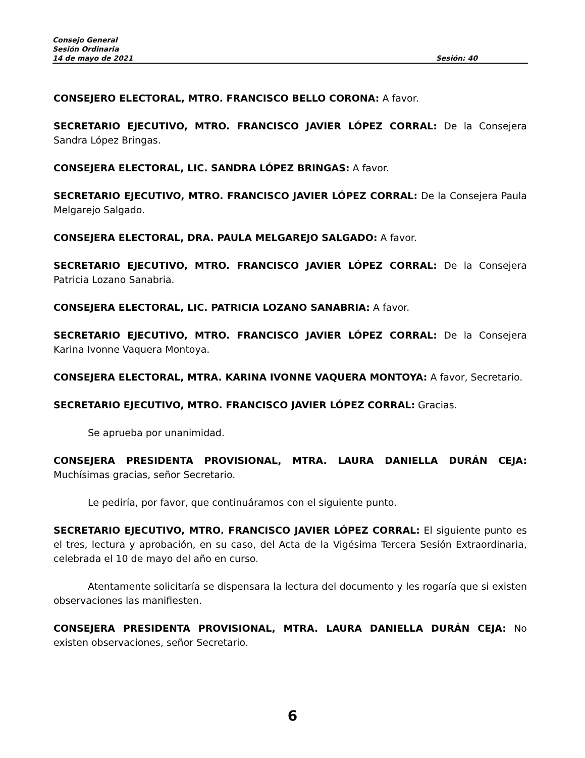Consejo General
Sesión Ordinaria
14 de mayo de 2021 Sesión: 40
CONSEJERO ELECTORAL, MTRO. FRANCISCO BELLO CORONA: A favor.
SECRETARIO EJECUTIVO, MTRO. FRANCISCO JAVIER LÓPEZ CORRAL: De la Consejera Sandra López Bringas.
CONSEJERA ELECTORAL, LIC. SANDRA LÓPEZ BRINGAS: A favor.
SECRETARIO EJECUTIVO, MTRO. FRANCISCO JAVIER LÓPEZ CORRAL: De la Consejera Paula Melgarejo Salgado.
CONSEJERA ELECTORAL, DRA. PAULA MELGAREJO SALGADO: A favor.
SECRETARIO EJECUTIVO, MTRO. FRANCISCO JAVIER LÓPEZ CORRAL: De la Consejera Patricia Lozano Sanabria.
CONSEJERA ELECTORAL, LIC. PATRICIA LOZANO SANABRIA: A favor.
SECRETARIO EJECUTIVO, MTRO. FRANCISCO JAVIER LÓPEZ CORRAL: De la Consejera Karina Ivonne Vaquera Montoya.
CONSEJERA ELECTORAL, MTRA. KARINA IVONNE VAQUERA MONTOYA: A favor, Secretario.
SECRETARIO EJECUTIVO, MTRO. FRANCISCO JAVIER LÓPEZ CORRAL: Gracias.
Se aprueba por unanimidad.
CONSEJERA PRESIDENTA PROVISIONAL, MTRA. LAURA DANIELLA DURÁN CEJA: Muchísimas gracias, señor Secretario.
Le pediría, por favor, que continuáramos con el siguiente punto.
SECRETARIO EJECUTIVO, MTRO. FRANCISCO JAVIER LÓPEZ CORRAL: El siguiente punto es el tres, lectura y aprobación, en su caso, del Acta de la Vigésima Tercera Sesión Extraordinaria, celebrada el 10 de mayo del año en curso.
Atentamente solicitaría se dispensara la lectura del documento y les rogaría que si existen observaciones las manifiesten.
CONSEJERA PRESIDENTA PROVISIONAL, MTRA. LAURA DANIELLA DURÁN CEJA: No existen observaciones, señor Secretario.
6